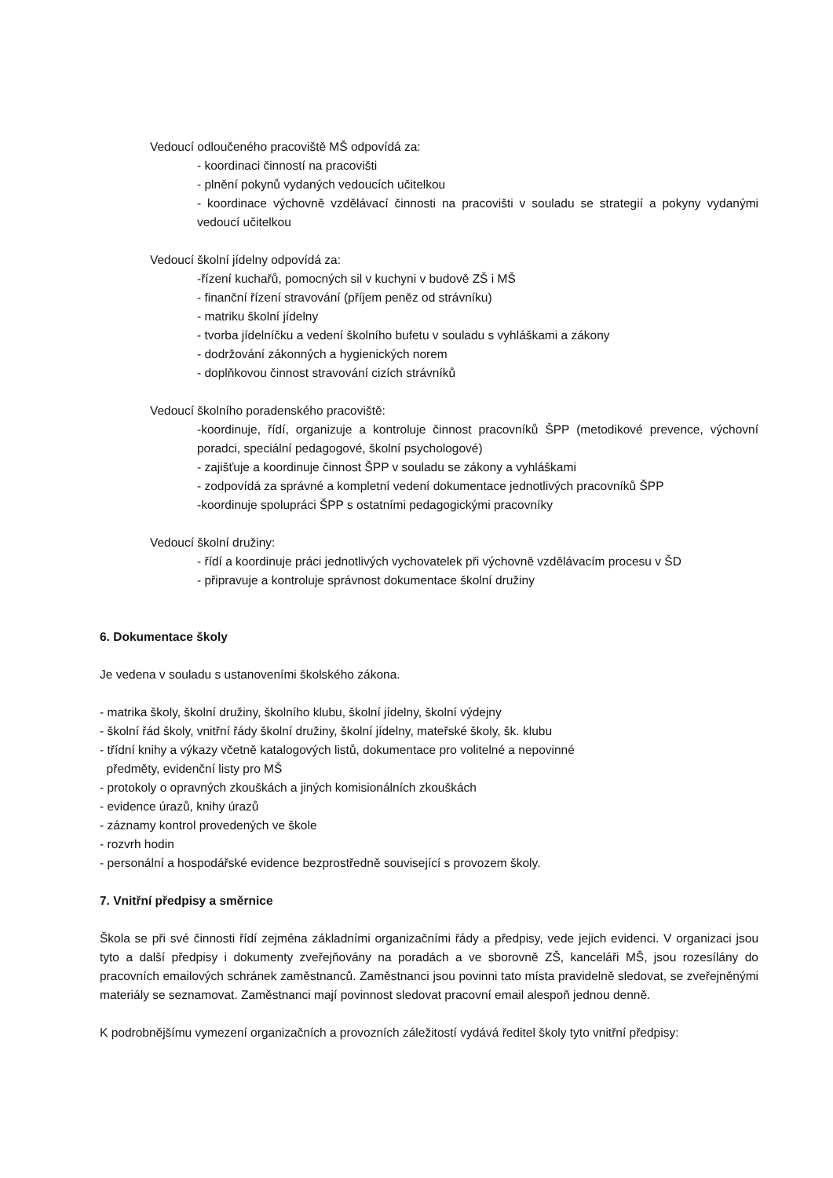Vedoucí odloučeného pracoviště MŠ odpovídá za:
- koordinaci činností na pracovišti
- plnění pokynů vydaných vedoucích učitelkou
- koordinace výchovně vzdělávací činnosti na pracovišti v souladu se strategií a pokyny vydanými vedoucí učitelkou
Vedoucí školní jídelny odpovídá za:
-řízení kuchařů, pomocných sil v kuchyni v budově ZŠ i MŠ
- finanční řízení stravování (příjem peněz od strávníku)
- matriku školní jídelny
- tvorba jídelníčku a vedení školního bufetu v souladu s vyhláškami a zákony
- dodržování zákonných a hygienických norem
- doplňkovou činnost stravování cizích strávníků
Vedoucí školního poradenského pracoviště:
-koordinuje, řídí, organizuje a kontroluje činnost pracovníků ŠPP (metodikové prevence, výchovní poradci, speciální pedagogové, školní psychologové)
- zajišťuje a koordinuje činnost ŠPP v souladu se zákony a vyhláškami
- zodpovídá za správné a kompletní vedení dokumentace jednotlivých pracovníků ŠPP
-koordinuje spolupráci ŠPP s ostatními pedagogickými pracovníky
Vedoucí školní družiny:
- řídí a koordinuje práci jednotlivých vychovatelek při výchovně vzdělávacím procesu v ŠD
- připravuje a kontroluje správnost dokumentace školní družiny
6. Dokumentace školy
Je vedena v souladu s ustanoveními školského zákona.
- matrika školy, školní družiny, školního klubu, školní jídelny, školní výdejny
- školní řád školy, vnitřní řády školní družiny, školní jídelny, mateřské školy, šk. klubu
- třídní knihy a výkazy včetně katalogových listů, dokumentace pro volitelné a nepovinné
předměty, evidenční listy pro MŠ
- protokoly o opravných zkouškách a jiných komisionálních zkouškách
- evidence úrazů, knihy úrazů
- záznamy kontrol provedených ve škole
- rozvrh hodin
- personální a hospodářské evidence bezprostředně související s provozem školy.
7. Vnitřní předpisy a směrnice
Škola se při své činnosti řídí zejména základními organizačními řády a předpisy, vede jejich evidenci. V organizaci jsou tyto a další předpisy i dokumenty zveřejňovány na poradách a ve sborovně ZŠ, kanceláři MŠ, jsou rozesílány do pracovních emailových schránek zaměstnanců. Zaměstnanci jsou povinni tato místa pravidelně sledovat, se zveřejněnými materiály se seznamovat. Zaměstnanci mají povinnost sledovat pracovní email alespoň jednou denně.
K podrobnějšímu vymezení organizačních a provozních záležitostí vydává ředitel školy tyto vnitřní předpisy: